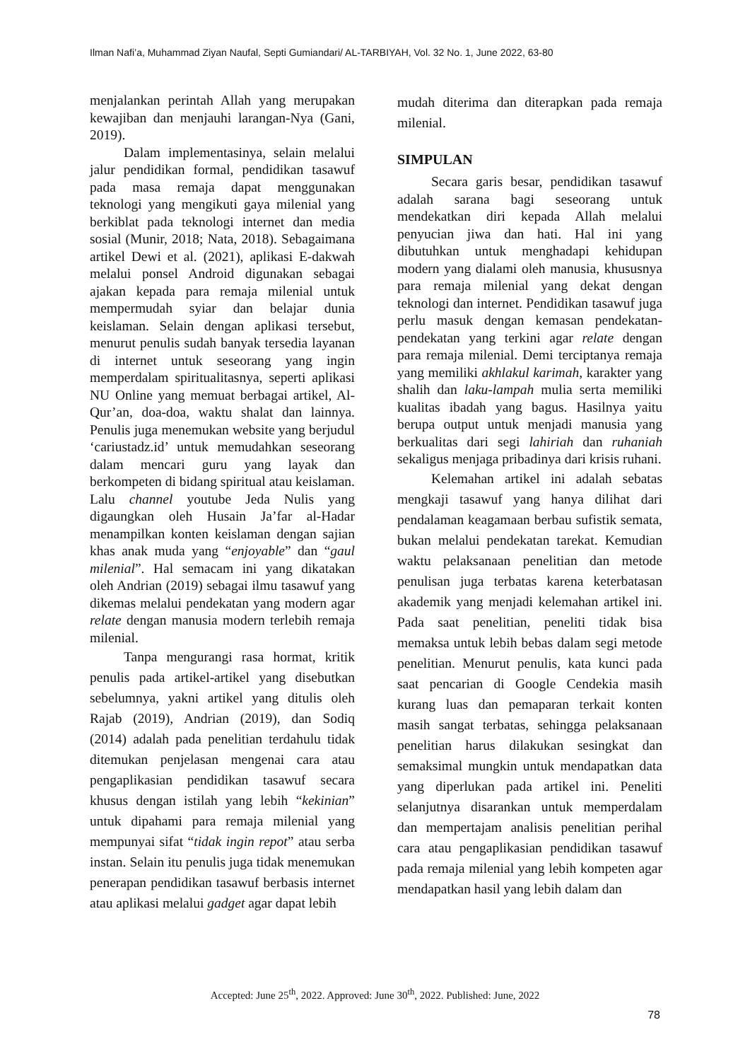Ilman Nafi’a, Muhammad Ziyan Naufal, Septi Gumiandari/ AL-TARBIYAH, Vol. 32 No. 1, June 2022, 63-80
menjalankan perintah Allah yang merupakan kewajiban dan menjauhi larangan-Nya (Gani, 2019).
Dalam implementasinya, selain melalui jalur pendidikan formal, pendidikan tasawuf pada masa remaja dapat menggunakan teknologi yang mengikuti gaya milenial yang berkiblat pada teknologi internet dan media sosial (Munir, 2018; Nata, 2018). Sebagaimana artikel Dewi et al. (2021), aplikasi E-dakwah melalui ponsel Android digunakan sebagai ajakan kepada para remaja milenial untuk mempermudah syiar dan belajar dunia keislaman. Selain dengan aplikasi tersebut, menurut penulis sudah banyak tersedia layanan di internet untuk seseorang yang ingin memperdalam spiritualitasnya, seperti aplikasi NU Online yang memuat berbagai artikel, Al-Qur’an, doa-doa, waktu shalat dan lainnya. Penulis juga menemukan website yang berjudul ‘cariustadz.id’ untuk memudahkan seseorang dalam mencari guru yang layak dan berkompeten di bidang spiritual atau keislaman. Lalu channel youtube Jeda Nulis yang digaungkan oleh Husain Ja’far al-Hadar menampilkan konten keislaman dengan sajian khas anak muda yang “enjoyable” dan “gaul milenial”. Hal semacam ini yang dikatakan oleh Andrian (2019) sebagai ilmu tasawuf yang dikemas melalui pendekatan yang modern agar relate dengan manusia modern terlebih remaja milenial.
Tanpa mengurangi rasa hormat, kritik penulis pada artikel-artikel yang disebutkan sebelumnya, yakni artikel yang ditulis oleh Rajab (2019), Andrian (2019), dan Sodiq (2014) adalah pada penelitian terdahulu tidak ditemukan penjelasan mengenai cara atau pengaplikasian pendidikan tasawuf secara khusus dengan istilah yang lebih “kekinian” untuk dipahami para remaja milenial yang mempunyai sifat “tidak ingin repot” atau serba instan. Selain itu penulis juga tidak menemukan penerapan pendidikan tasawuf berbasis internet atau aplikasi melalui gadget agar dapat lebih
mudah diterima dan diterapkan pada remaja milenial.
SIMPULAN
Secara garis besar, pendidikan tasawuf adalah sarana bagi seseorang untuk mendekatkan diri kepada Allah melalui penyucian jiwa dan hati. Hal ini yang dibutuhkan untuk menghadapi kehidupan modern yang dialami oleh manusia, khususnya para remaja milenial yang dekat dengan teknologi dan internet. Pendidikan tasawuf juga perlu masuk dengan kemasan pendekatan-pendekatan yang terkini agar relate dengan para remaja milenial. Demi terciptanya remaja yang memiliki akhlakul karimah, karakter yang shalih dan laku-lampah mulia serta memiliki kualitas ibadah yang bagus. Hasilnya yaitu berupa output untuk menjadi manusia yang berkualitas dari segi lahiriah dan ruhaniah sekaligus menjaga pribadinya dari krisis ruhani.
Kelemahan artikel ini adalah sebatas mengkaji tasawuf yang hanya dilihat dari pendalaman keagamaan berbau sufistik semata, bukan melalui pendekatan tarekat. Kemudian waktu pelaksanaan penelitian dan metode penulisan juga terbatas karena keterbatasan akademik yang menjadi kelemahan artikel ini. Pada saat penelitian, peneliti tidak bisa memaksa untuk lebih bebas dalam segi metode penelitian. Menurut penulis, kata kunci pada saat pencarian di Google Cendekia masih kurang luas dan pemaparan terkait konten masih sangat terbatas, sehingga pelaksanaan penelitian harus dilakukan sesingkat dan semaksimal mungkin untuk mendapatkan data yang diperlukan pada artikel ini. Peneliti selanjutnya disarankan untuk memperdalam dan mempertajam analisis penelitian perihal cara atau pengaplikasian pendidikan tasawuf pada remaja milenial yang lebih kompeten agar mendapatkan hasil yang lebih dalam dan
Accepted: June 25<sup>th</sup>, 2022. Approved: June 30<sup>th</sup>, 2022. Published: June, 2022
78